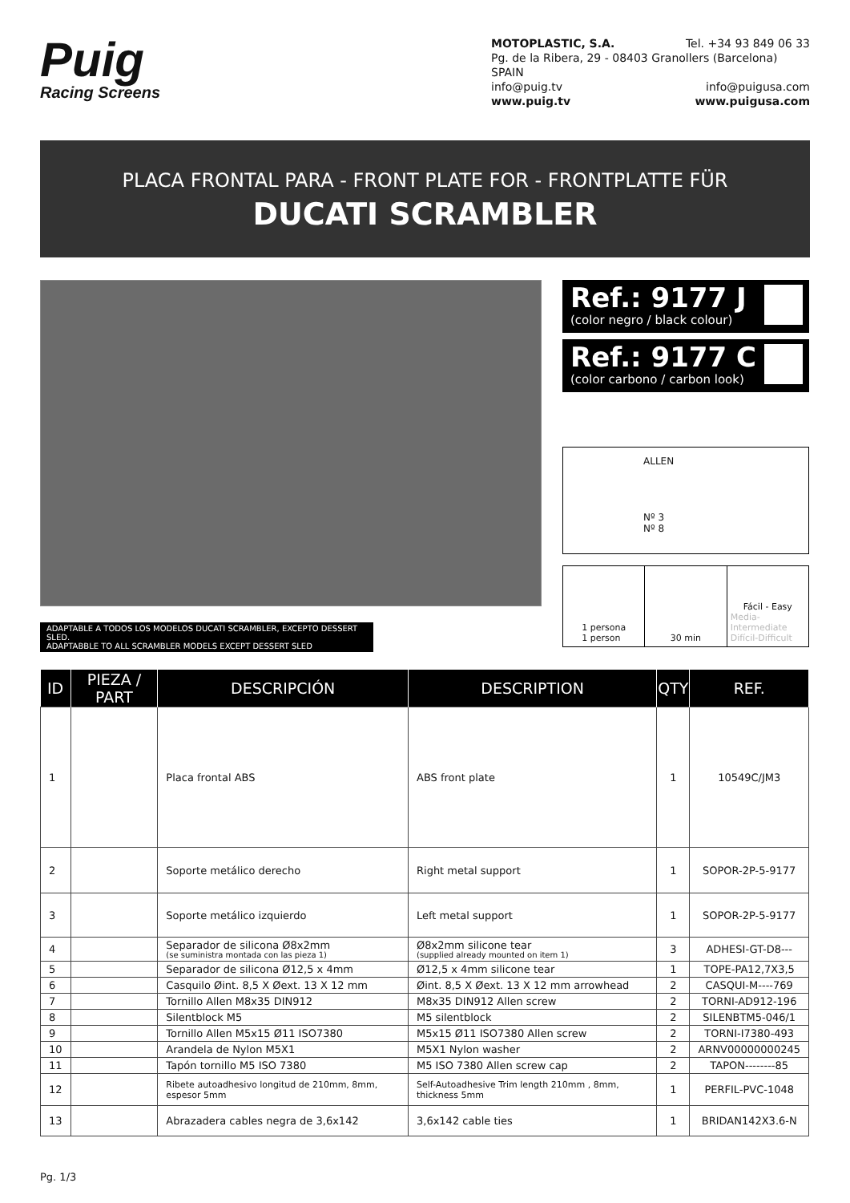Puig
Racing Screens
MOTOPLASTIC, S.A. Tel. +34 93 849 06 33
Pg. de la Ribera, 29 - 08403 Granollers (Barcelona) SPAIN
info@puig.tv info@puigusa.com
www.puig.tv www.puigusa.com
PLACA FRONTAL PARA - FRONT PLATE FOR - FRONTPLATTE FÜR
DUCATI SCRAMBLER
ADAPTABLE A TODOS LOS MODELOS DUCATI SCRAMBLER, EXCEPTO DESSERT SLED.
ADAPTABBLE TO ALL SCRAMBLER MODELS EXCEPT DESSERT SLED
Ref.: 9177 J
(color negro / black colour)
Ref.: 9177 C
(color carbono / carbon look)
ALLEN
Nº 3
Nº 8
1 persona
1 person
30 min Fácil - Easy
Media-Intermediate
Difícil-Difficult
| ID | PIEZA / PART | DESCRIPCIÓN | DESCRIPTION | QTY | REF. |
| --- | --- | --- | --- | --- | --- |
| 1 | | Placa frontal ABS | ABS front plate | 1 | 10549C/JM3 |
| 2 | | Soporte metálico derecho | Right metal support | 1 | SOPOR-2P-5-9177 |
| 3 | | Soporte metálico izquierdo | Left metal support | 1 | SOPOR-2P-5-9177 |
| 4 | | Separador de silicona Ø8x2mm (se suministra montada con las pieza 1) | Ø8x2mm silicone tear (supplied already mounted on item 1) | 3 | ADHESI-GT-D8--- |
| 5 | | Separador de silicona Ø12,5 x 4mm | Ø12,5 x 4mm silicone tear | 1 | TOPE-PA12,7X3,5 |
| 6 | | Casquilo Øint. 8,5 X Øext. 13 X 12 mm | Øint. 8,5 X Øext. 13 X 12 mm arrowhead | 2 | CASQUI-M----769 |
| 7 | | Tornillo Allen M8x35 DIN912 | M8x35 DIN912 Allen screw | 2 | TORNI-AD912-196 |
| 8 | | Silentblock M5 | M5 silentblock | 2 | SILENBTM5-046/1 |
| 9 | | Tornillo Allen M5x15 Ø11 ISO7380 | M5x15 Ø11 ISO7380 Allen screw | 2 | TORNI-I7380-493 |
| 10 | | Arandela de Nylon M5X1 | M5X1 Nylon washer | 2 | ARNV00000000245 |
| 11 | | Tapón tornillo M5 ISO 7380 | M5 ISO 7380 Allen screw cap | 2 | TAPON--------85 |
| 12 | | Ribete autoadhesivo longitud de 210mm, 8mm, espesor 5mm | Self-Autoadhesive Trim length 210mm , 8mm, thickness 5mm | 1 | PERFIL-PVC-1048 |
| 13 | | Abrazadera cables negra de 3,6x142 | 3,6x142 cable ties | 1 | BRIDAN142X3.6-N |
Pg. 1/3